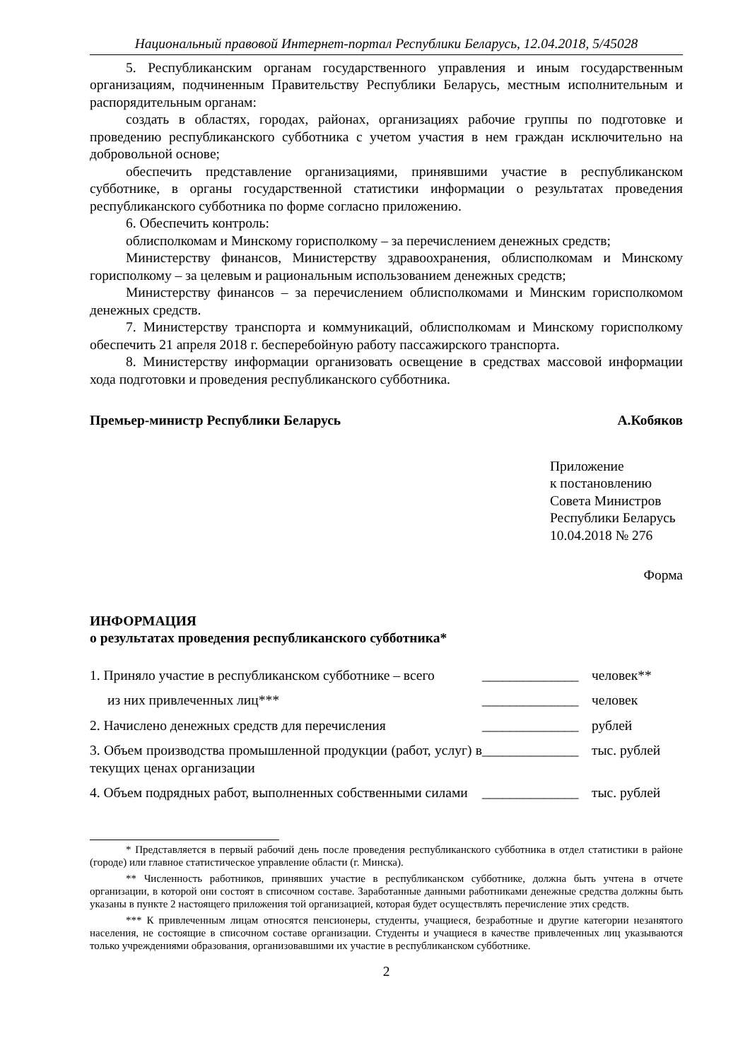Национальный правовой Интернет-портал Республики Беларусь, 12.04.2018, 5/45028
5. Республиканским органам государственного управления и иным государственным организациям, подчиненным Правительству Республики Беларусь, местным исполнительным и распорядительным органам:
создать в областях, городах, районах, организациях рабочие группы по подготовке и проведению республиканского субботника с учетом участия в нем граждан исключительно на добровольной основе;
обеспечить представление организациями, принявшими участие в республиканском субботнике, в органы государственной статистики информации о результатах проведения республиканского субботника по форме согласно приложению.
6. Обеспечить контроль:
облисполкомам и Минскому горисполкому – за перечислением денежных средств;
Министерству финансов, Министерству здравоохранения, облисполкомам и Минскому горисполкому – за целевым и рациональным использованием денежных средств;
Министерству финансов – за перечислением облисполкомами и Минским горисполкомом денежных средств.
7. Министерству транспорта и коммуникаций, облисполкомам и Минскому горисполкому обеспечить 21 апреля 2018 г. бесперебойную работу пассажирского транспорта.
8. Министерству информации организовать освещение в средствах массовой информации хода подготовки и проведения республиканского субботника.
Премьер-министр Республики Беларусь А.Кобяков
Приложение
к постановлению
Совета Министров
Республики Беларусь
10.04.2018 № 276
Форма
ИНФОРМАЦИЯ
о результатах проведения республиканского субботника*
| 1. Приняло участие в республиканском субботнике – всего | ______________ | человек** |
| из них привлеченных лиц*** | ______________ | человек |
| 2. Начислено денежных средств для перечисления | ______________ | рублей |
| 3. Объем производства промышленной продукции (работ, услуг) в текущих ценах организации | ______________ | тыс. рублей |
| 4. Объем подрядных работ, выполненных собственными силами | ______________ | тыс. рублей |
* Представляется в первый рабочий день после проведения республиканского субботника в отдел статистики в районе (городе) или главное статистическое управление области (г. Минска).
** Численность работников, принявших участие в республиканском субботнике, должна быть учтена в отчете организации, в которой они состоят в списочном составе. Заработанные данными работниками денежные средства должны быть указаны в пункте 2 настоящего приложения той организацией, которая будет осуществлять перечисление этих средств.
*** К привлеченным лицам относятся пенсионеры, студенты, учащиеся, безработные и другие категории незанятого населения, не состоящие в списочном составе организации. Студенты и учащиеся в качестве привлеченных лиц указываются только учреждениями образования, организовавшими их участие в республиканском субботнике.
2